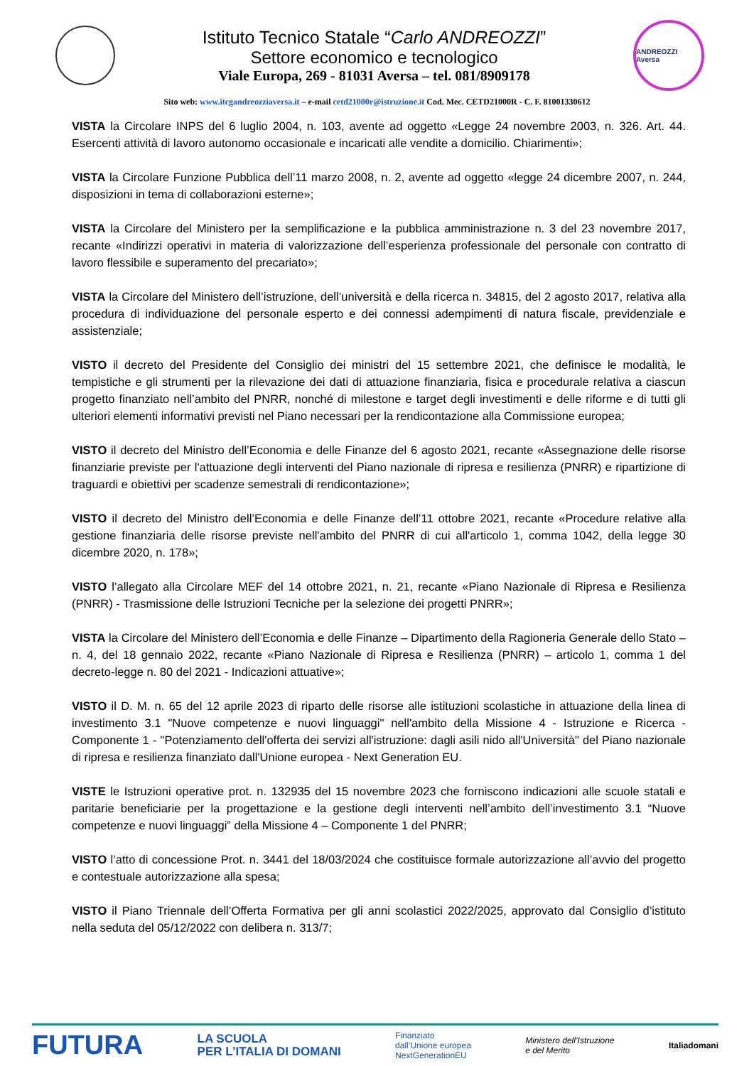Istituto Tecnico Statale “Carlo ANDREOZZI”
Settore economico e tecnologico
Viale Europa, 269 - 81031 Aversa – tel. 081/8909178
ANDREOZZI Aversa
Sito web: www.itcgandreozziaversa.it – e-mail cetd21000r@istruzione.it Cod. Mec. CETD21000R - C. F. 81001330612
VISTA la Circolare INPS del 6 luglio 2004, n. 103, avente ad oggetto «Legge 24 novembre 2003, n. 326. Art. 44. Esercenti attività di lavoro autonomo occasionale e incaricati alle vendite a domicilio. Chiarimenti»;
VISTA la Circolare Funzione Pubblica dell’11 marzo 2008, n. 2, avente ad oggetto «legge 24 dicembre 2007, n. 244, disposizioni in tema di collaborazioni esterne»;
VISTA la Circolare del Ministero per la semplificazione e la pubblica amministrazione n. 3 del 23 novembre 2017, recante «Indirizzi operativi in materia di valorizzazione dell’esperienza professionale del personale con contratto di lavoro flessibile e superamento del precariato»;
VISTA la Circolare del Ministero dell’istruzione, dell’università e della ricerca n. 34815, del 2 agosto 2017, relativa alla procedura di individuazione del personale esperto e dei connessi adempimenti di natura fiscale, previdenziale e assistenziale;
VISTO il decreto del Presidente del Consiglio dei ministri del 15 settembre 2021, che definisce le modalità, le tempistiche e gli strumenti per la rilevazione dei dati di attuazione finanziaria, fisica e procedurale relativa a ciascun progetto finanziato nell’ambito del PNRR, nonché di milestone e target degli investimenti e delle riforme e di tutti gli ulteriori elementi informativi previsti nel Piano necessari per la rendicontazione alla Commissione europea;
VISTO il decreto del Ministro dell’Economia e delle Finanze del 6 agosto 2021, recante «Assegnazione delle risorse finanziarie previste per l'attuazione degli interventi del Piano nazionale di ripresa e resilienza (PNRR) e ripartizione di traguardi e obiettivi per scadenze semestrali di rendicontazione»;
VISTO il decreto del Ministro dell’Economia e delle Finanze dell’11 ottobre 2021, recante «Procedure relative alla gestione finanziaria delle risorse previste nell'ambito del PNRR di cui all'articolo 1, comma 1042, della legge 30 dicembre 2020, n. 178»;
VISTO l’allegato alla Circolare MEF del 14 ottobre 2021, n. 21, recante «Piano Nazionale di Ripresa e Resilienza (PNRR) - Trasmissione delle Istruzioni Tecniche per la selezione dei progetti PNRR»;
VISTA la Circolare del Ministero dell’Economia e delle Finanze – Dipartimento della Ragioneria Generale dello Stato – n. 4, del 18 gennaio 2022, recante «Piano Nazionale di Ripresa e Resilienza (PNRR) – articolo 1, comma 1 del decreto-legge n. 80 del 2021 - Indicazioni attuative»;
VISTO il D. M. n. 65 del 12 aprile 2023 di riparto delle risorse alle istituzioni scolastiche in attuazione della linea di investimento 3.1 "Nuove competenze e nuovi linguaggi" nell'ambito della Missione 4 - Istruzione e Ricerca - Componente 1 - "Potenziamento dell'offerta dei servizi all'istruzione: dagli asili nido all'Università" del Piano nazionale di ripresa e resilienza finanziato dall'Unione europea - Next Generation EU.
VISTE le Istruzioni operative prot. n. 132935 del 15 novembre 2023 che forniscono indicazioni alle scuole statali e paritarie beneficiarie per la progettazione e la gestione degli interventi nell’ambito dell’investimento 3.1 “Nuove competenze e nuovi linguaggi” della Missione 4 – Componente 1 del PNRR;
VISTO l’atto di concessione Prot. n. 3441 del 18/03/2024 che costituisce formale autorizzazione all’avvio del progetto e contestuale autorizzazione alla spesa;
VISTO il Piano Triennale dell’Offerta Formativa per gli anni scolastici 2022/2025, approvato dal Consiglio d’istituto nella seduta del 05/12/2022 con delibera n. 313/7;
FUTURA LA SCUOLA
PER L’ITALIA DI DOMANI Finanziato
dall’Unione europea
NextGenerationEU Ministero dell’Istruzione
e del Merito Italiadomani